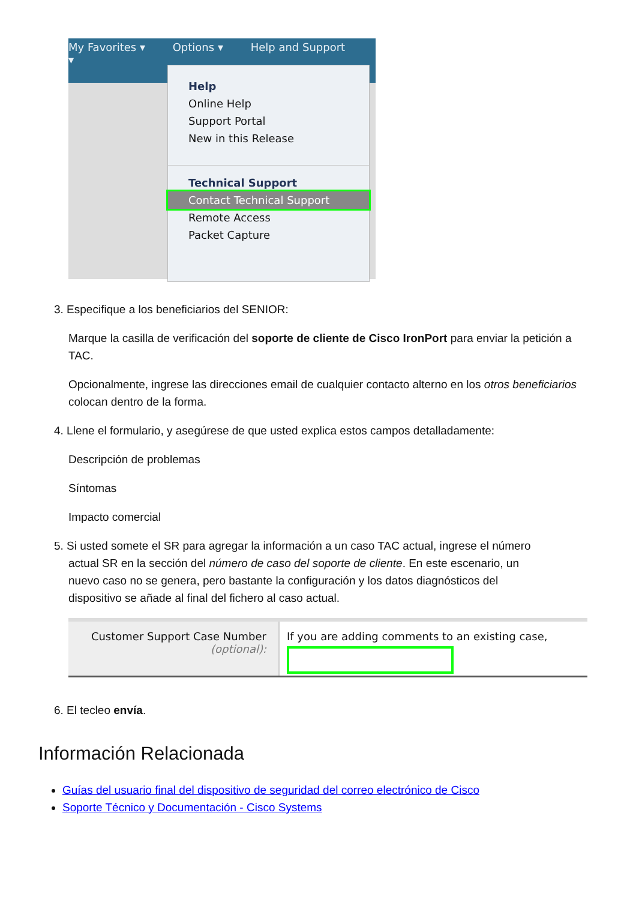My Favorites ▾ Options ▾ Help and Support ▾
Help
Online Help
Support Portal
New in this Release
Technical Support
Contact Technical Support
Remote Access
Packet Capture
3. Especifique a los beneficiarios del SENIOR:
Marque la casilla de verificación del soporte de cliente de Cisco IronPort para enviar la petición a TAC.
Opcionalmente, ingrese las direcciones email de cualquier contacto alterno en los otros beneficiarios colocan dentro de la forma.
4. Llene el formulario, y asegúrese de que usted explica estos campos detalladamente:
Descripción de problemas
Síntomas
Impacto comercial
5. Si usted somete el SR para agregar la información a un caso TAC actual, ingrese el número
actual SR en la sección del número de caso del soporte de cliente. En este escenario, un
nuevo caso no se genera, pero bastante la configuración y los datos diagnósticos del
dispositivo se añade al final del fichero al caso actual.
Customer Support Case Number
(optional):
If you are adding comments to an existing case,
6. El tecleo envía.
Información Relacionada
Guías del usuario final del dispositivo de seguridad del correo electrónico de Cisco
Soporte Técnico y Documentación - Cisco Systems